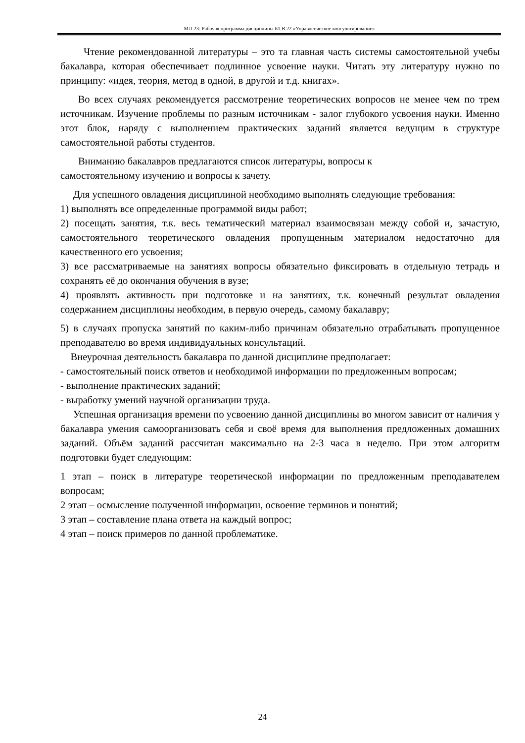МЛ-23: Рабочая программа дисциплины Б1.В.22 «Управленческое консультирование»
Чтение рекомендованной литературы – это та главная часть системы самостоятельной учебы бакалавра, которая обеспечивает подлинное усвоение науки. Читать эту литературу нужно по принципу: «идея, теория, метод в одной, в другой и т.д. книгах».
Во всех случаях рекомендуется рассмотрение теоретических вопросов не менее чем по трем источникам. Изучение проблемы по разным источникам - залог глубокого усвоения науки. Именно этот блок, наряду с выполнением практических заданий является ведущим в структуре самостоятельной работы студентов.
Вниманию бакалавров предлагаются список литературы, вопросы к
самостоятельному изучению и вопросы к зачету.
Для успешного овладения дисциплиной необходимо выполнять следующие требования:
1) выполнять все определенные программой виды работ;
2) посещать занятия, т.к. весь тематический материал взаимосвязан между собой и, зачастую, самостоятельного теоретического овладения пропущенным материалом недостаточно для качественного его усвоения;
3) все рассматриваемые на занятиях вопросы обязательно фиксировать в отдельную тетрадь и сохранять её до окончания обучения в вузе;
4) проявлять активность при подготовке и на занятиях, т.к. конечный результат овладения содержанием дисциплины необходим, в первую очередь, самому бакалавру;
5) в случаях пропуска занятий по каким-либо причинам обязательно отрабатывать пропущенное преподавателю во время индивидуальных консультаций.
Внеурочная деятельность бакалавра по данной дисциплине предполагает:
- самостоятельный поиск ответов и необходимой информации по предложенным вопросам;
- выполнение практических заданий;
- выработку умений научной организации труда.
Успешная организация времени по усвоению данной дисциплины во многом зависит от наличия у бакалавра умения самоорганизовать себя и своё время для выполнения предложенных домашних заданий. Объём заданий рассчитан максимально на 2-3 часа в неделю. При этом алгоритм подготовки будет следующим:
1 этап – поиск в литературе теоретической информации по предложенным преподавателем вопросам;
2 этап – осмысление полученной информации, освоение терминов и понятий;
3 этап – составление плана ответа на каждый вопрос;
4 этап – поиск примеров по данной проблематике.
24